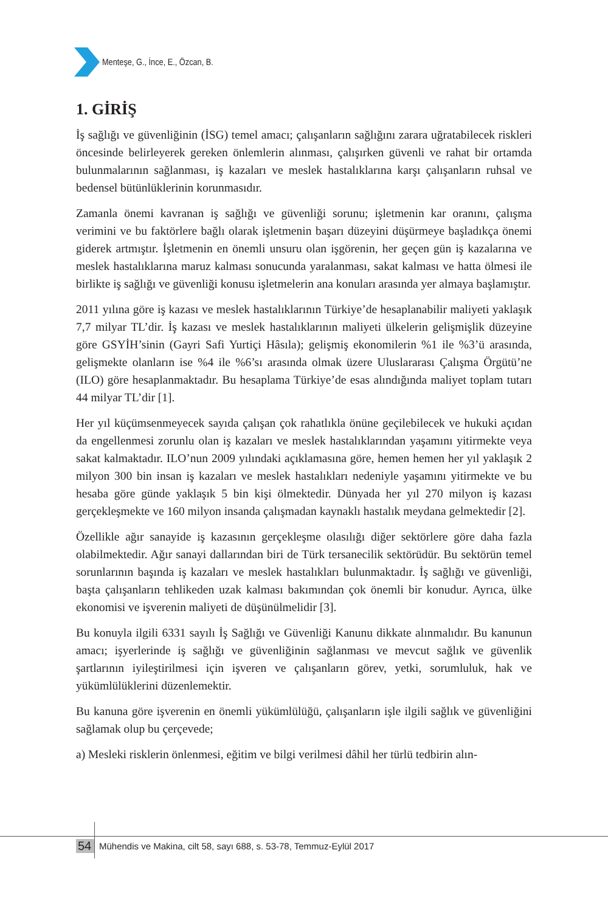Menteşe, G., İnce, E., Özcan, B.
1. GİRİŞ
İş sağlığı ve güvenliğinin (İSG) temel amacı; çalışanların sağlığını zarara uğratabilecek riskleri öncesinde belirleyerek gereken önlemlerin alınması, çalışırken güvenli ve rahat bir ortamda bulunmalarının sağlanması, iş kazaları ve meslek hastalıklarına karşı çalışanların ruhsal ve bedensel bütünlüklerinin korunmasıdır.
Zamanla önemi kavranan iş sağlığı ve güvenliği sorunu; işletmenin kar oranını, çalışma verimini ve bu faktörlere bağlı olarak işletmenin başarı düzeyini düşürmeye başladıkça önemi giderek artmıştır. İşletmenin en önemli unsuru olan işgörenin, her geçen gün iş kazalarına ve meslek hastalıklarına maruz kalması sonucunda yaralanması, sakat kalması ve hatta ölmesi ile birlikte iş sağlığı ve güvenliği konusu işletmelerin ana konuları arasında yer almaya başlamıştır.
2011 yılına göre iş kazası ve meslek hastalıklarının Türkiye’de hesaplanabilir maliyeti yaklaşık 7,7 milyar TL’dir. İş kazası ve meslek hastalıklarının maliyeti ülkelerin gelişmişlik düzeyine göre GSYİH’sinin (Gayri Safi Yurtiçi Hâsıla); gelişmiş ekonomilerin %1 ile %3’ü arasında, gelişmekte olanların ise %4 ile %6’sı arasında olmak üzere Uluslararası Çalışma Örgütü’ne (ILO) göre hesaplanmaktadır. Bu hesaplama Türkiye’de esas alındığında maliyet toplam tutarı 44 milyar TL’dir [1].
Her yıl küçümsenmeyecek sayıda çalışan çok rahatlıkla önüne geçilebilecek ve hukuki açıdan da engellenmesi zorunlu olan iş kazaları ve meslek hastalıklarından yaşamını yitirmekte veya sakat kalmaktadır. ILO’nun 2009 yılındaki açıklamasına göre, hemen hemen her yıl yaklaşık 2 milyon 300 bin insan iş kazaları ve meslek hastalıkları nedeniyle yaşamını yitirmekte ve bu hesaba göre günde yaklaşık 5 bin kişi ölmektedir. Dünyada her yıl 270 milyon iş kazası gerçekleşmekte ve 160 milyon insanda çalışmadan kaynaklı hastalık meydana gelmektedir [2].
Özellikle ağır sanayide iş kazasının gerçekleşme olasılığı diğer sektörlere göre daha fazla olabilmektedir. Ağır sanayi dallarından biri de Türk tersanecilik sektörüdür. Bu sektörün temel sorunlarının başında iş kazaları ve meslek hastalıkları bulunmaktadır. İş sağlığı ve güvenliği, başta çalışanların tehlikeden uzak kalması bakımından çok önemli bir konudur. Ayrıca, ülke ekonomisi ve işverenin maliyeti de düşünülmelidir [3].
Bu konuyla ilgili 6331 sayılı İş Sağlığı ve Güvenliği Kanunu dikkate alınmalıdır. Bu kanunun amacı; işyerlerinde iş sağlığı ve güvenliğinin sağlanması ve mevcut sağlık ve güvenlik şartlarının iyileştirilmesi için işveren ve çalışanların görev, yetki, sorumluluk, hak ve yükümlülüklerini düzenlemektir.
Bu kanuna göre işverenin en önemli yükümlülüğü, çalışanların işle ilgili sağlık ve güvenliğini sağlamak olup bu çerçevede;
a) Mesleki risklerin önlenmesi, eğitim ve bilgi verilmesi dâhil her türlü tedbirin alın-
54 Mühendis ve Makina, cilt 58, sayı 688, s. 53-78, Temmuz-Eylül 2017